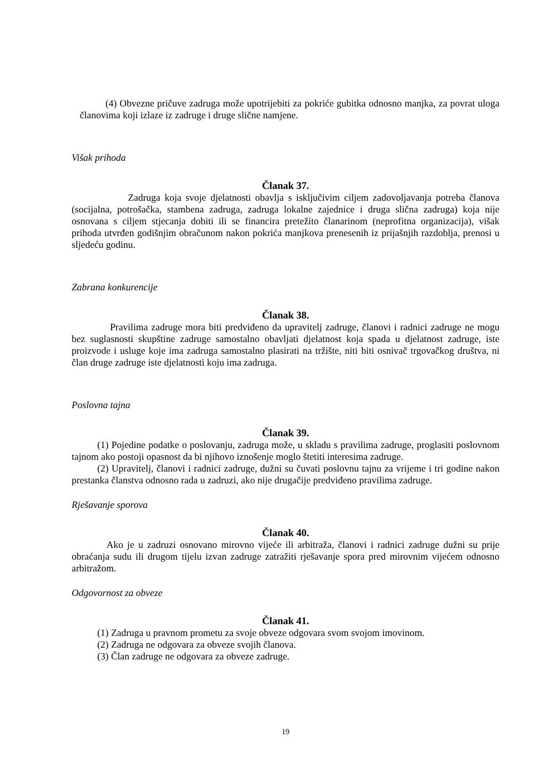(4) Obvezne pričuve zadruga može upotrijebiti za pokriće gubitka odnosno manjka, za povrat uloga članovima koji izlaze iz zadruge i druge slične namjene.
Višak prihoda
Članak 37.
Zadruga koja svoje djelatnosti obavlja s isključivim ciljem zadovoljavanja potreba članova (socijalna, potrošačka, stambena zadruga, zadruga lokalne zajednice i druga slična zadruga) koja nije osnovana s ciljem stjecanja dobiti ili se financira pretežito članarinom (neprofitna organizacija), višak prihoda utvrđen godišnjim obračunom nakon pokrića manjkova prenesenih iz prijašnjih razdoblja, prenosi u sljedeću godinu.
Zabrana konkurencije
Članak 38.
Pravilima zadruge mora biti predviđeno da upravitelj zadruge, članovi i radnici zadruge ne mogu bez suglasnosti skupštine zadruge samostalno obavljati djelatnost koja spada u djelatnost zadruge, iste proizvode i usluge koje ima zadruga samostalno plasirati na tržište, niti biti osnivač trgovačkog društva, ni član druge zadruge iste djelatnosti koju ima zadruga.
Poslovna tajna
Članak 39.
(1) Pojedine podatke o poslovanju, zadruga može, u skladu s pravilima zadruge, proglasiti poslovnom tajnom ako postoji opasnost da bi njihovo iznošenje moglo štetiti interesima zadruge.
(2) Upravitelj, članovi i radnici zadruge, dužni su čuvati poslovnu tajnu za vrijeme i tri godine nakon prestanka članstva odnosno rada u zadruzi, ako nije drugačije predviđeno pravilima zadruge.
Rješavanje sporova
Članak 40.
Ako je u zadruzi osnovano mirovno vijeće ili arbitraža, članovi i radnici zadruge dužni su prije obraćanja sudu ili drugom tijelu izvan zadruge zatražiti rješavanje spora pred mirovnim vijećem odnosno arbitražom.
Odgovornost za obveze
Članak 41.
(1) Zadruga u pravnom prometu za svoje obveze odgovara svom svojom imovinom.
(2) Zadruga ne odgovara za obveze svojih članova.
(3) Član zadruge ne odgovara za obveze zadruge.
19